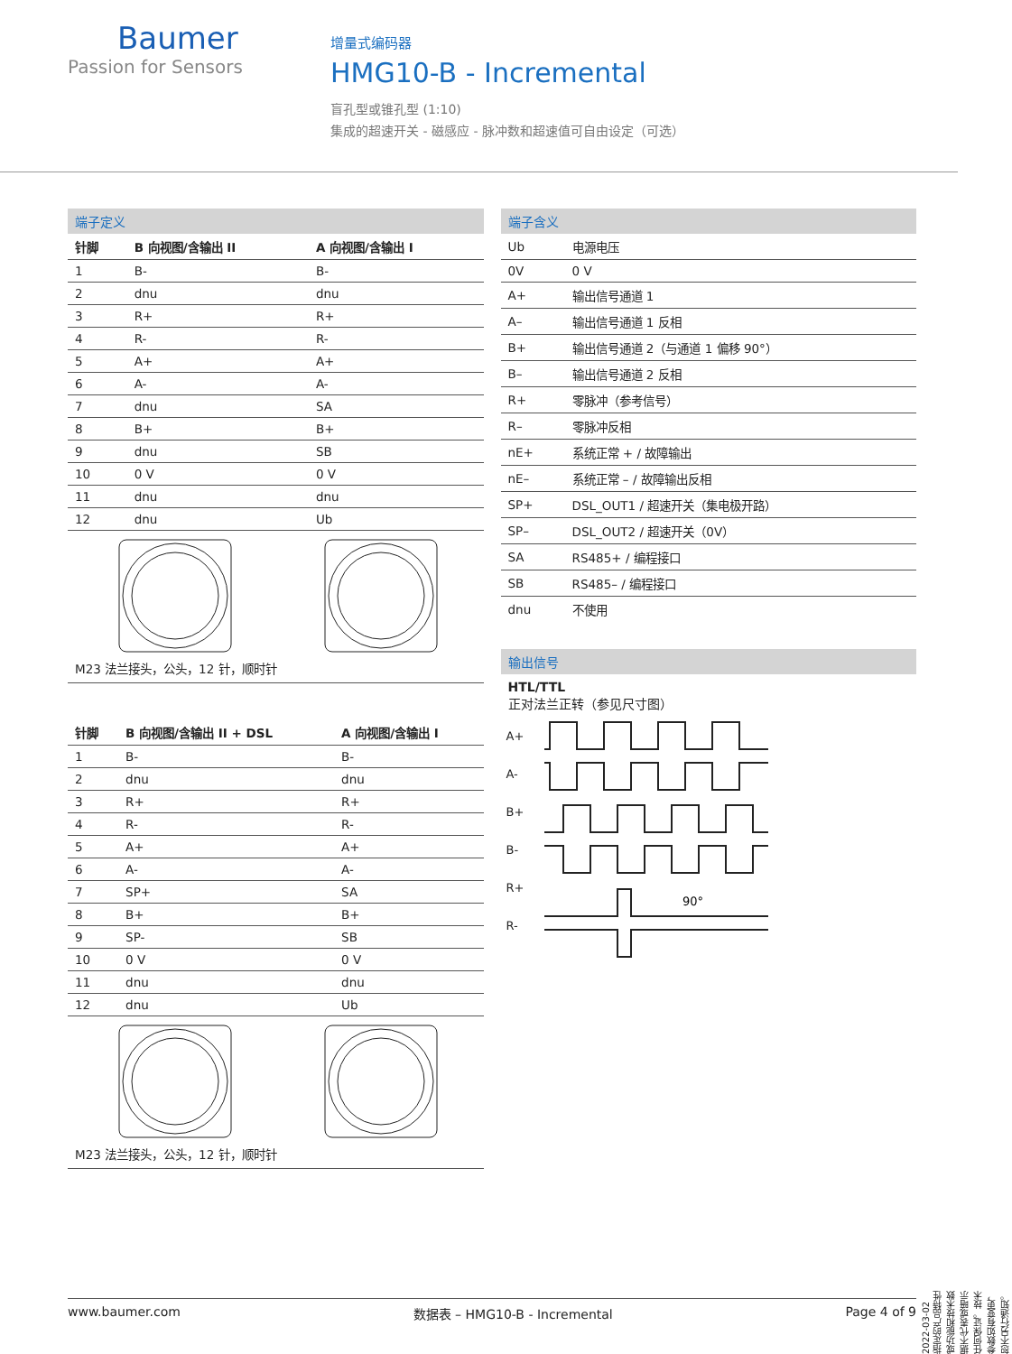Baumer
Passion for Sensors
增量式编码器
HMG10-B - Incremental
盲孔型或锥孔型 (1:10)
集成的超速开关 - 磁感应 - 脉冲数和超速值可自由设定（可选）
端子定义
| 针脚 | B 向视图/含输出 II | A 向视图/含输出 I |
| --- | --- | --- |
| 1 | B- | B- |
| 2 | dnu | dnu |
| 3 | R+ | R+ |
| 4 | R- | R- |
| 5 | A+ | A+ |
| 6 | A- | A- |
| 7 | dnu | SA |
| 8 | B+ | B+ |
| 9 | dnu | SB |
| 10 | 0 V | 0 V |
| 11 | dnu | dnu |
| 12 | dnu | Ub |
M23 法兰接头，公头，12 针，顺时针
| 针脚 | B 向视图/含输出 II + DSL | A 向视图/含输出 I |
| --- | --- | --- |
| 1 | B- | B- |
| 2 | dnu | dnu |
| 3 | R+ | R+ |
| 4 | R- | R- |
| 5 | A+ | A+ |
| 6 | A- | A- |
| 7 | SP+ | SA |
| 8 | B+ | B+ |
| 9 | SP- | SB |
| 10 | 0 V | 0 V |
| 11 | dnu | dnu |
| 12 | dnu | Ub |
M23 法兰接头，公头，12 针，顺时针
端子含义
| Ub | 电源电压 |
| 0V | 0 V |
| A+ | 输出信号通道 1 |
| A– | 输出信号通道 1 反相 |
| B+ | 输出信号通道 2（与通道 1 偏移 90°） |
| B– | 输出信号通道 2 反相 |
| R+ | 零脉冲（参考信号） |
| R– | 零脉冲反相 |
| nE+ | 系统正常 + / 故障输出 |
| nE– | 系统正常 – / 故障输出反相 |
| SP+ | DSL_OUT1 / 超速开关（集电极开路） |
| SP– | DSL_OUT2 / 超速开关（0V） |
| SA | RS485+ / 编程接口 |
| SB | RS485– / 编程接口 |
| dnu | 不使用 |
输出信号
HTL/TTL
正对法兰正转（参见尺寸图）
A+
A-
B+
B-
R+
R-
90°
2022-03-02 指定的产品特性或功能和技术数据不代表或暗示任何保证。技术参数如有变更，恕不另行通知。
www.baumer.com 数据表 – HMG10-B - Incremental Page 4 of 9